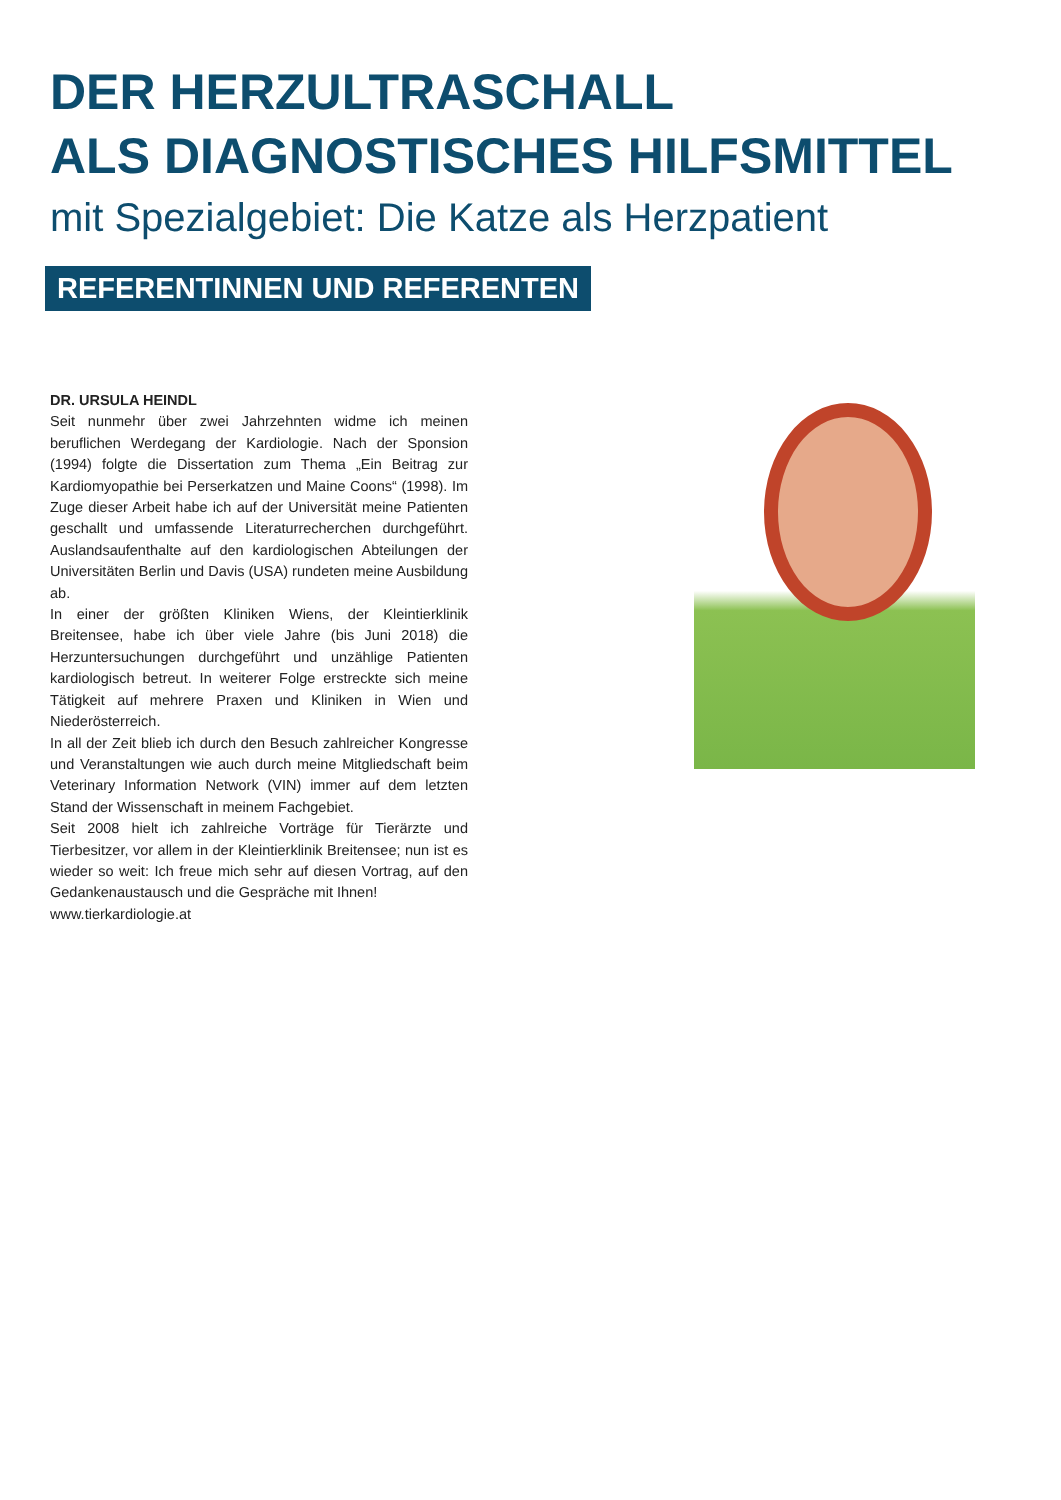DER HERZULTRASCHALL
ALS DIAGNOSTISCHES HILFSMITTEL
mit Spezialgebiet: Die Katze als Herzpatient
REFERENTINNEN UND REFERENTEN
DR. URSULA HEINDL
Seit nunmehr über zwei Jahrzehnten widme ich meinen beruflichen Werdegang der Kardiologie. Nach der Sponsion (1994) folgte die Dissertation zum Thema „Ein Beitrag zur Kardiomyopathie bei Perserkatzen und Maine Coons“ (1998). Im Zuge dieser Arbeit habe ich auf der Universität meine Patienten geschallt und umfassende Literaturrecherchen durchgeführt. Auslandsaufenthalte auf den kardiologischen Abteilungen der Universitäten Berlin und Davis (USA) rundeten meine Ausbildung ab.
In einer der größten Kliniken Wiens, der Kleintierklinik Breitensee, habe ich über viele Jahre (bis Juni 2018) die Herzuntersuchungen durchgeführt und unzählige Patienten kardiologisch betreut. In weiterer Folge erstreckte sich meine Tätigkeit auf mehrere Praxen und Kliniken in Wien und Niederösterreich.
In all der Zeit blieb ich durch den Besuch zahlreicher Kongresse und Veranstaltungen wie auch durch meine Mitgliedschaft beim Veterinary Information Network (VIN) immer auf dem letzten Stand der Wissenschaft in meinem Fachgebiet.
Seit 2008 hielt ich zahlreiche Vorträge für Tierärzte und Tierbesitzer, vor allem in der Kleintierklinik Breitensee; nun ist es wieder so weit: Ich freue mich sehr auf diesen Vortrag, auf den Gedankenaustausch und die Gespräche mit Ihnen!
www.tierkardiologie.at